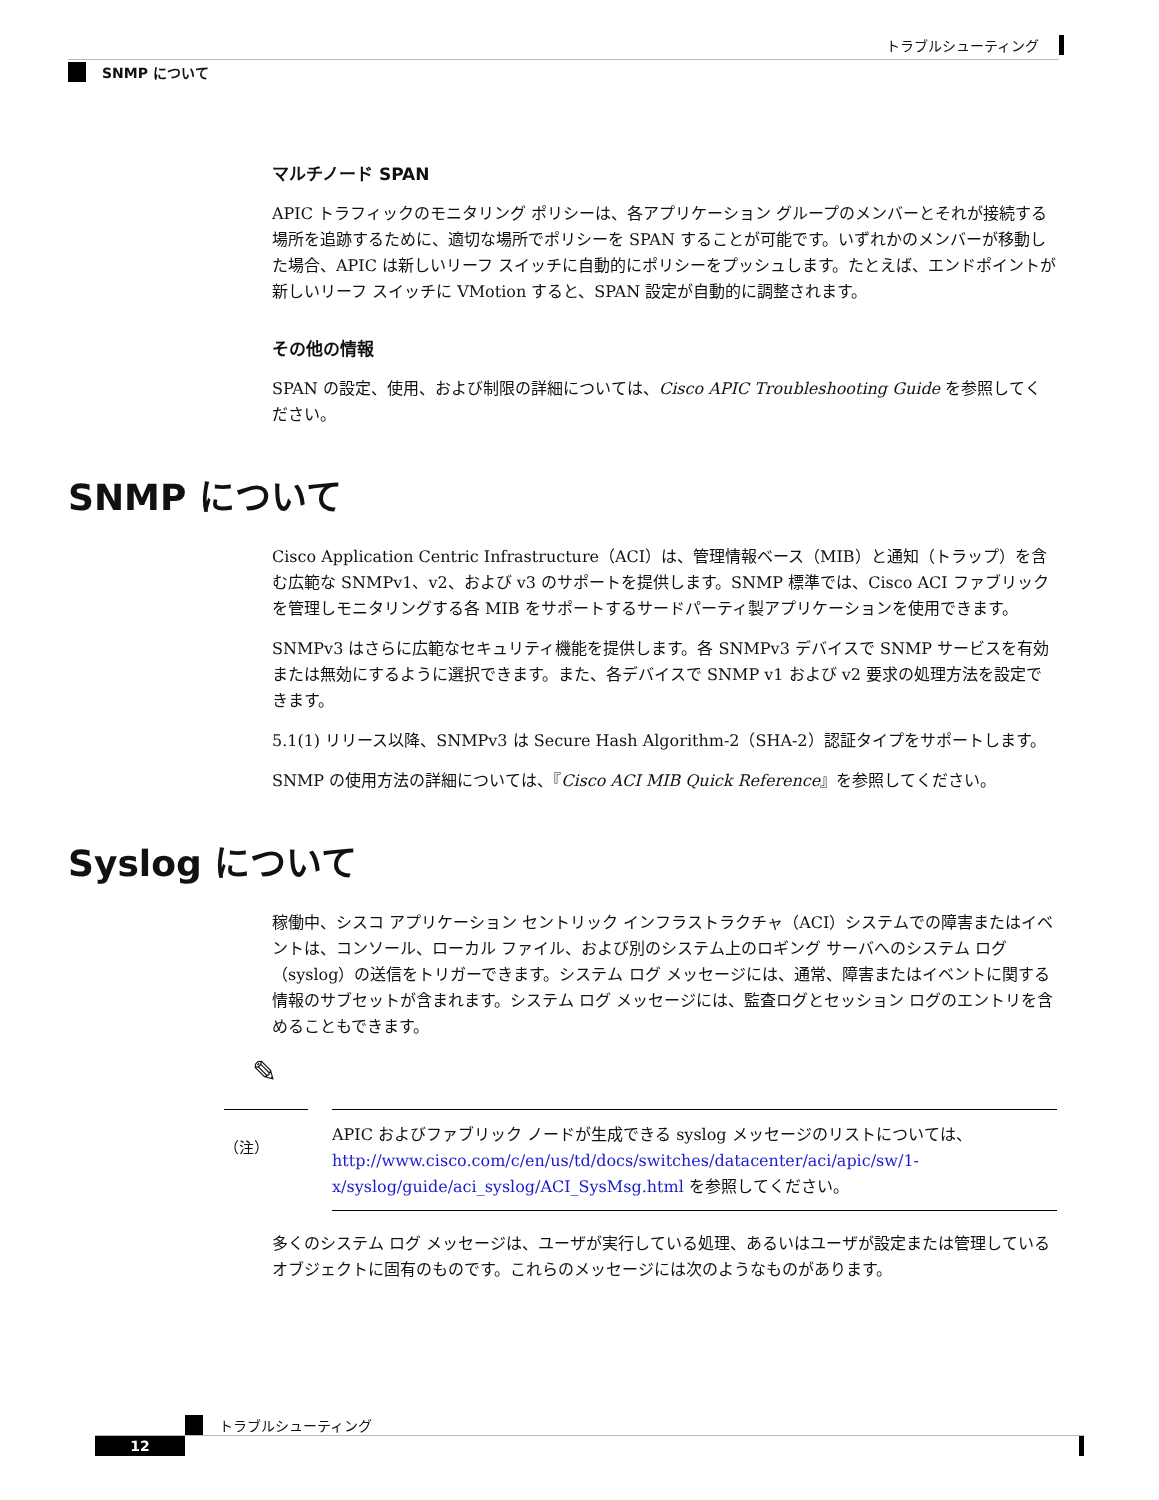トラブルシューティング
SNMP について
マルチノード SPAN
APIC トラフィックのモニタリング ポリシーは、各アプリケーション グループのメンバーとそれが接続する場所を追跡するために、適切な場所でポリシーを SPAN することが可能です。いずれかのメンバーが移動した場合、APIC は新しいリーフ スイッチに自動的にポリシーをプッシュします。たとえば、エンドポイントが新しいリーフ スイッチに VMotion すると、SPAN 設定が自動的に調整されます。
その他の情報
SPAN の設定、使用、および制限の詳細については、Cisco APIC Troubleshooting Guide を参照してください。
SNMP について
Cisco Application Centric Infrastructure（ACI）は、管理情報ベース（MIB）と通知（トラップ）を含む広範な SNMPv1、v2、および v3 のサポートを提供します。SNMP 標準では、Cisco ACI ファブリックを管理しモニタリングする各 MIB をサポートするサードパーティ製アプリケーションを使用できます。
SNMPv3 はさらに広範なセキュリティ機能を提供します。各 SNMPv3 デバイスで SNMP サービスを有効または無効にするように選択できます。また、各デバイスで SNMP v1 および v2 要求の処理方法を設定できます。
5.1(1) リリース以降、SNMPv3 は Secure Hash Algorithm-2（SHA-2）認証タイプをサポートします。
SNMP の使用方法の詳細については、『Cisco ACI MIB Quick Reference』を参照してください。
Syslog について
稼働中、シスコ アプリケーション セントリック インフラストラクチャ（ACI）システムでの障害またはイベントは、コンソール、ローカル ファイル、および別のシステム上のロギング サーバへのシステム ログ（syslog）の送信をトリガーできます。システム ログ メッセージには、通常、障害またはイベントに関する情報のサブセットが含まれます。システム ログ メッセージには、監査ログとセッション ログのエントリを含めることもできます。
✎
（注）
APIC およびファブリック ノードが生成できる syslog メッセージのリストについては、http://www.cisco.com/c/en/us/td/docs/switches/datacenter/aci/apic/sw/1-x/syslog/guide/aci_syslog/ACI_SysMsg.html を参照してください。
多くのシステム ログ メッセージは、ユーザが実行している処理、あるいはユーザが設定または管理しているオブジェクトに固有のものです。これらのメッセージには次のようなものがあります。
トラブルシューティング
12